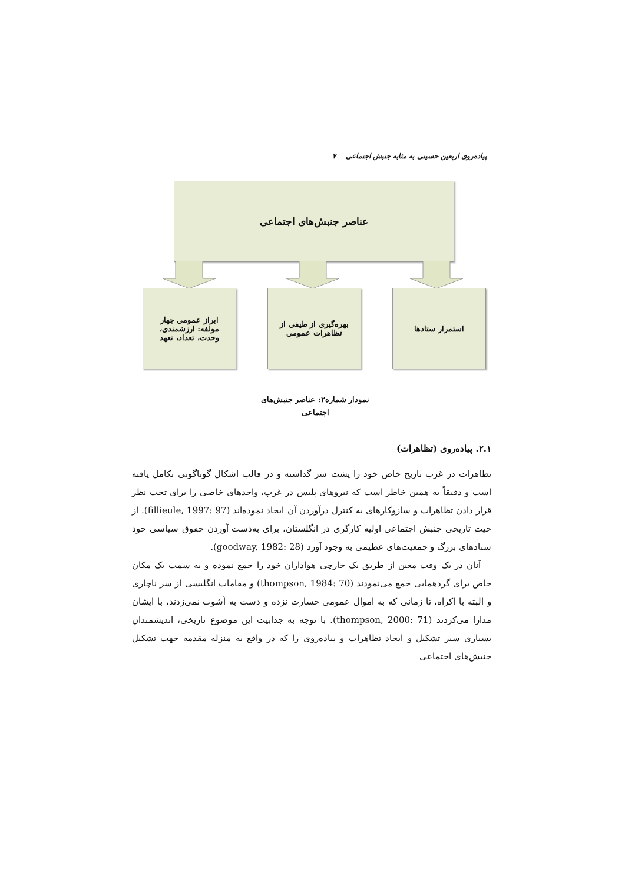پیاده‌روی اربعین حسینی به مثابه جنبش اجتماعی ۷
عناصر جنبش‌های اجتماعی
استمرار ستادها
بهره‌گیری از طیفی از
تظاهرات عمومی
ابراز عمومی چهار
مولفه: ارزشمندی،
وحدت، تعداد، تعهد
نمودار شماره۲: عناصر جنبش‌های
اجتماعی
۲.۱. پیاده‌روی (تظاهرات)
تظاهرات در غرب تاریخ خاص خود را پشت سر گذاشته و در قالب اشکال گوناگونی تکامل یافته است و دقیقاً به همین خاطر است که نیروهای پلیس در غرب، واحدهای خاصی را برای تحت نظر قرار دادن تظاهرات و سازوکارهای به کنترل درآوردن آن ایجاد نموده‌اند (fillieule, 1997: 97). از حیث تاریخی جنبش اجتماعی اولیه کارگری در انگلستان، برای به‌دست آوردن حقوق سیاسی خود ستادهای بزرگ و جمعیت‌های عظیمی به وجود آورد (goodway, 1982: 28).
آنان در یک وقت معین از طریق یک جارچی هواداران خود را جمع نموده و به سمت یک مکان خاص برای گردهمایی جمع می‌نمودند (thompson, 1984: 70) و مقامات انگلیسی از سر ناچاری و البته با اکراه، تا زمانی که به اموال عمومی خسارت نزده و دست به آشوب نمی‌زدند، با ایشان مدارا می‌کردند (thompson, 2000: 71). با توجه به جذابیت این موضوع تاریخی، اندیشمندان بسیاری سیر تشکیل و ایجاد تظاهرات و پیاده‌روی را که در واقع به منزله مقدمه جهت تشکیل جنبش‌های اجتماعی